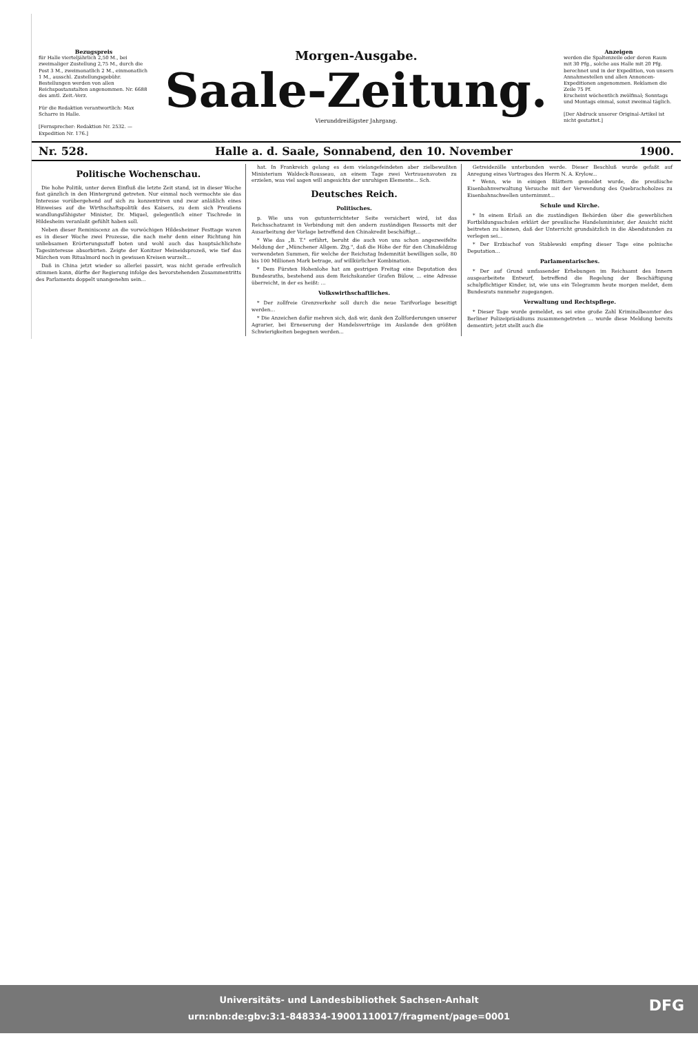Bezugspreis
für Halle vierteljährlich 2,50 M., bei zweimaliger Zustellung 2,75 M., durch die Post 3 M., zweimonatlich 2 M., einmonatlich 1 M., ausschl. Zustellungsgebühr. Bestellungen werden von allen Reichspostanstalten angenommen. Nr. 6688 des amtl. Zeit.-Verz.
Für die Redaktion verantwortlich: Max Scharre in Halle.
[Fernsprecher: Redaktion Nr. 2532. — Expedition Nr. 176.]
Morgen-Ausgabe.
Saale-Zeitung.
Vierunddreißigster Jahrgang.
Anzeigen
werden die Spaltenzeile oder deren Raum mit 30 Pfg., solche aus Halle mit 20 Pfg. berechnet und in der Expedition, von unsern Annahmestellen und allen Annoncen-Expeditionen angenommen. Reklamen die Zeile 75 Pf.
Erscheint wöchentlich zwölfmal; Sonntags und Montags einmal, sonst zweimal täglich.
[Der Abdruck unserer Original-Artikel ist nicht gestattet.]
Nr. 528. Halle a. d. Saale, Sonnabend, den 10. November 1900.
Politische Wochenschau.
Die hohe Politik, unter deren Einfluß die letzte Zeit stand, ist in dieser Woche fast gänzlich in den Hintergrund getreten. Nur einmal noch vermochte sie das Interesse vorübergehend auf sich zu konzentriren und zwar anläßlich eines Hinweises auf die Wirthschaftspolitik des Kaisers, zu dem sich Preußens wandlungsfähigster Minister, Dr. Miquel, gelegentlich einer Tischrede in Hildesheim veranlaßt gefühlt haben soll.
Neben dieser Reminiscenz an die vorwöchigen Hildesheimer Festtage waren es in dieser Woche zwei Prozesse, die nach mehr denn einer Richtung hin unliebsamen Erörterungsstoff boten und wohl auch das hauptsächlichste Tagesinteresse absorbirten. Zeigte der Konitzer Meineidsprozeß, wie tief das Märchen vom Ritualmord noch in gewissen Kreisen wurzelt...
Daß in China jetzt wieder so allerlei passirt, was nicht gerade erfreulich stimmen kann, dürfte der Regierung infolge des bevorstehenden Zusammentritts des Parlaments doppelt unangenehm sein...
hat. In Frankreich gelang es dem vielangefeindeten aber zielbewußten Ministerium Waldeck-Rousseau, an einem Tage zwei Vertrauensvoten zu erzielen, was viel sagen will angesichts der unruhigen Elemente... Sch.
Deutsches Reich.
Politisches.
p. Wie uns von gutunterrichteter Seite versichert wird, ist das Reichsschatzamt in Verbindung mit den andern zuständigen Ressorts mit der Ausarbeitung der Vorlage betreffend den Chinakredit beschäftigt...
* Wie das „B. T." erfährt, beruht die auch von uns schon angezweifelte Meldung der „Münchener Allgem. Ztg.", daß die Höhe der für den Chinafeldzug verwendeten Summen, für welche der Reichstag Indemnität bewilligen solle, 80 bis 100 Millionen Mark betrage, auf willkürlicher Kombination.
* Dem Fürsten Hohenlohe hat am gestrigen Freitag eine Deputation des Bundesraths, bestehend aus dem Reichskanzler Grafen Bülow, ... eine Adresse überreicht, in der es heißt: ...
Volkswirthschaftliches.
* Der zollfreie Grenzverkehr soll durch die neue Tarifvorlage beseitigt werden...
* Die Anzeichen dafür mehren sich, daß wir, dank den Zollforderungen unserer Agrarier, bei Erneuerung der Handelsverträge im Auslande den größten Schwierigkeiten begegnen werden...
Getreidezölle unterbunden werde. Dieser Beschluß wurde gefaßt auf Anregung eines Vortrages des Herrn N. A. Krylow...
* Wenn, wie in einigen Blättern gemeldet wurde, die preußische Eisenbahnverwaltung Versuche mit der Verwendung des Quebrachoholzes zu Eisenbahnschwellen unternimmt...
Schule und Kirche.
* In einem Erlaß an die zuständigen Behörden über die gewerblichen Fortbildungsschulen erklärt der preußische Handelsminister, der Ansicht nicht beitreten zu können, daß der Unterricht grundsätzlich in die Abendstunden zu verlegen sei...
* Der Erzbischof von Stablewski empfing dieser Tage eine polnische Deputation...
Parlamentarisches.
* Der auf Grund umfassender Erhebungen im Reichsamt des Innern ausgearbeitete Entwurf, betreffend die Regelung der Beschäftigung schulpflichtiger Kinder, ist, wie uns ein Telegramm heute morgen meldet, dem Bundesrats nunmehr zugegangen.
Verwaltung und Rechtspflege.
* Dieser Tage wurde gemeldet, es sei eine große Zahl Kriminalbeamter des Berliner Polizeipräsidiums zusammengetreten ... wurde diese Meldung bereits dementirt; jetzt stellt auch die
Universitäts- und Landesbibliothek Sachsen-Anhalt
urn:nbn:de:gbv:3:1-848334-19001110017/fragment/page=0001
DFG